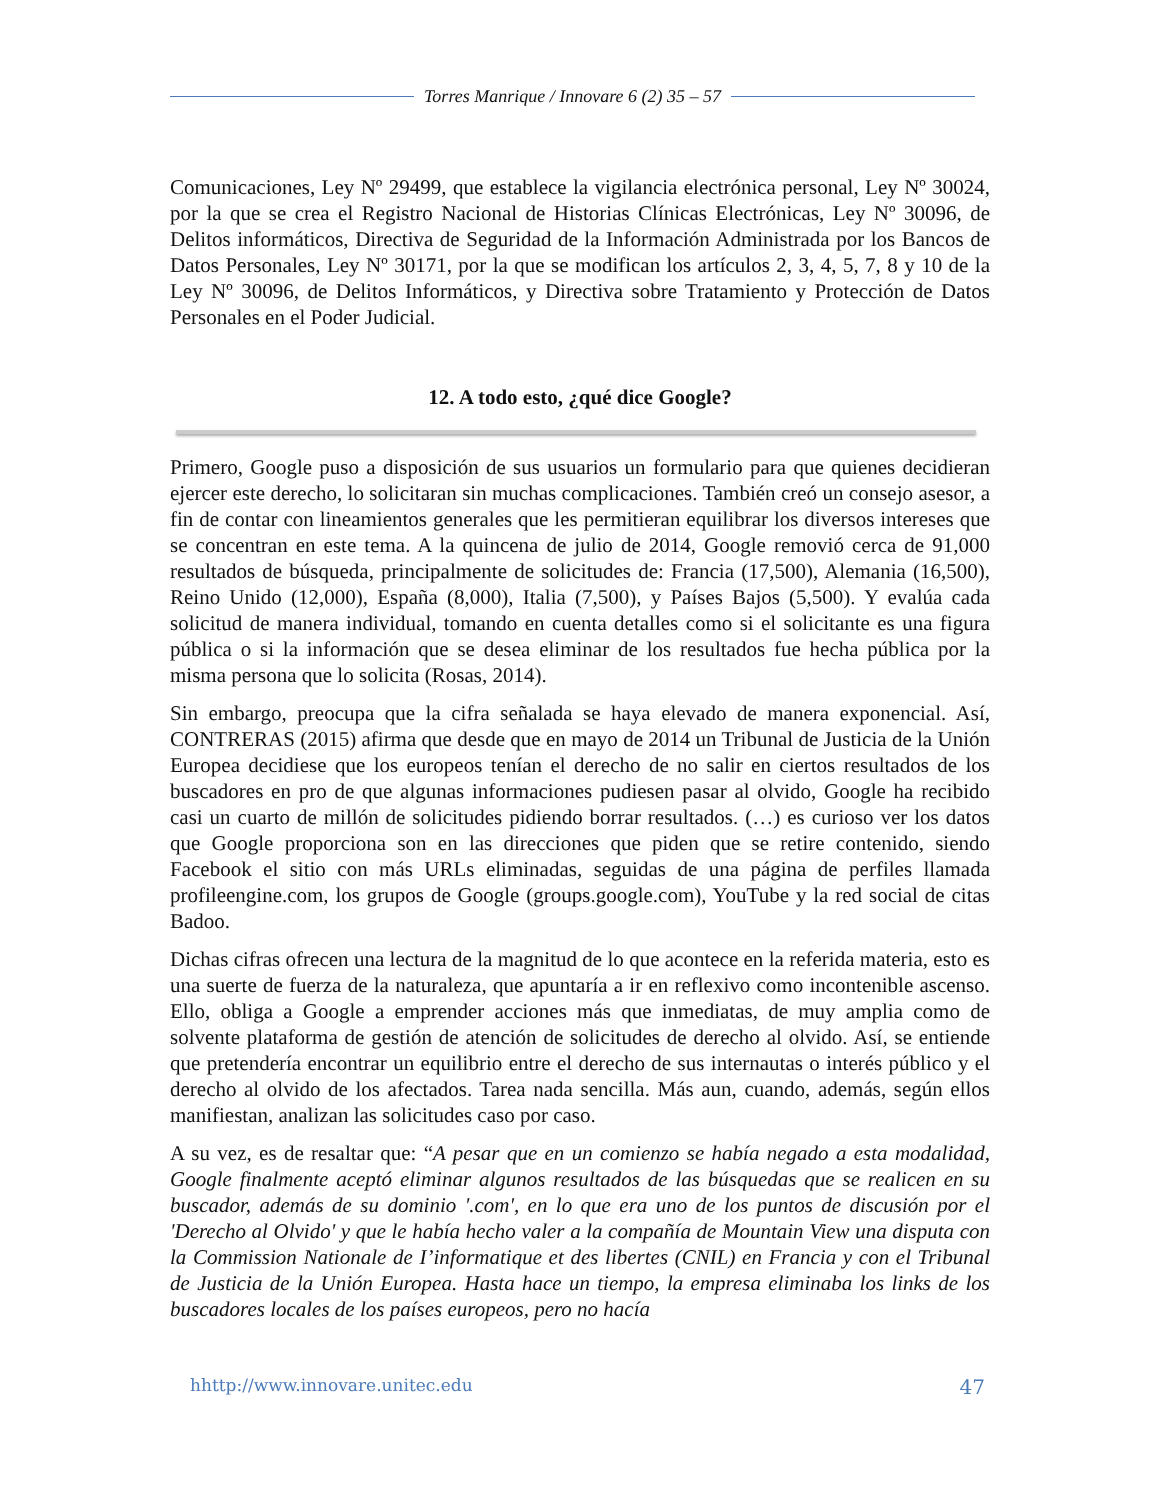Torres Manrique / Innovare 6 (2) 35 – 57
Comunicaciones, Ley Nº 29499, que establece la vigilancia electrónica personal, Ley Nº 30024, por la que se crea el Registro Nacional de Historias Clínicas Electrónicas, Ley Nº 30096, de Delitos informáticos, Directiva de Seguridad de la Información Administrada por los Bancos de Datos Personales, Ley Nº 30171, por la que se modifican los artículos 2, 3, 4, 5, 7, 8 y 10 de la Ley Nº 30096, de Delitos Informáticos, y Directiva sobre Tratamiento y Protección de Datos Personales en el Poder Judicial.
12. A todo esto, ¿qué dice Google?
Primero, Google puso a disposición de sus usuarios un formulario para que quienes decidieran ejercer este derecho, lo solicitaran sin muchas complicaciones. También creó un consejo asesor, a fin de contar con lineamientos generales que les permitieran equilibrar los diversos intereses que se concentran en este tema. A la quincena de julio de 2014, Google removió cerca de 91,000 resultados de búsqueda, principalmente de solicitudes de: Francia (17,500), Alemania (16,500), Reino Unido (12,000), España (8,000), Italia (7,500), y Países Bajos (5,500). Y evalúa cada solicitud de manera individual, tomando en cuenta detalles como si el solicitante es una figura pública o si la información que se desea eliminar de los resultados fue hecha pública por la misma persona que lo solicita (Rosas, 2014).
Sin embargo, preocupa que la cifra señalada se haya elevado de manera exponencial. Así, CONTRERAS (2015) afirma que desde que en mayo de 2014 un Tribunal de Justicia de la Unión Europea decidiese que los europeos tenían el derecho de no salir en ciertos resultados de los buscadores en pro de que algunas informaciones pudiesen pasar al olvido, Google ha recibido casi un cuarto de millón de solicitudes pidiendo borrar resultados. (…) es curioso ver los datos que Google proporciona son en las direcciones que piden que se retire contenido, siendo Facebook el sitio con más URLs eliminadas, seguidas de una página de perfiles llamada profileengine.com, los grupos de Google (groups.google.com), YouTube y la red social de citas Badoo.
Dichas cifras ofrecen una lectura de la magnitud de lo que acontece en la referida materia, esto es una suerte de fuerza de la naturaleza, que apuntaría a ir en reflexivo como incontenible ascenso. Ello, obliga a Google a emprender acciones más que inmediatas, de muy amplia como de solvente plataforma de gestión de atención de solicitudes de derecho al olvido. Así, se entiende que pretendería encontrar un equilibrio entre el derecho de sus internautas o interés público y el derecho al olvido de los afectados. Tarea nada sencilla. Más aun, cuando, además, según ellos manifiestan, analizan las solicitudes caso por caso.
A su vez, es de resaltar que: “A pesar que en un comienzo se había negado a esta modalidad, Google finalmente aceptó eliminar algunos resultados de las búsquedas que se realicen en su buscador, además de su dominio '.com', en lo que era uno de los puntos de discusión por el 'Derecho al Olvido' y que le había hecho valer a la compañía de Mountain View una disputa con la Commission Nationale de I’informatique et des libertes (CNIL) en Francia y con el Tribunal de Justicia de la Unión Europea. Hasta hace un tiempo, la empresa eliminaba los links de los buscadores locales de los países europeos, pero no hacía
hhttp://www.innovare.unitec.edu 47